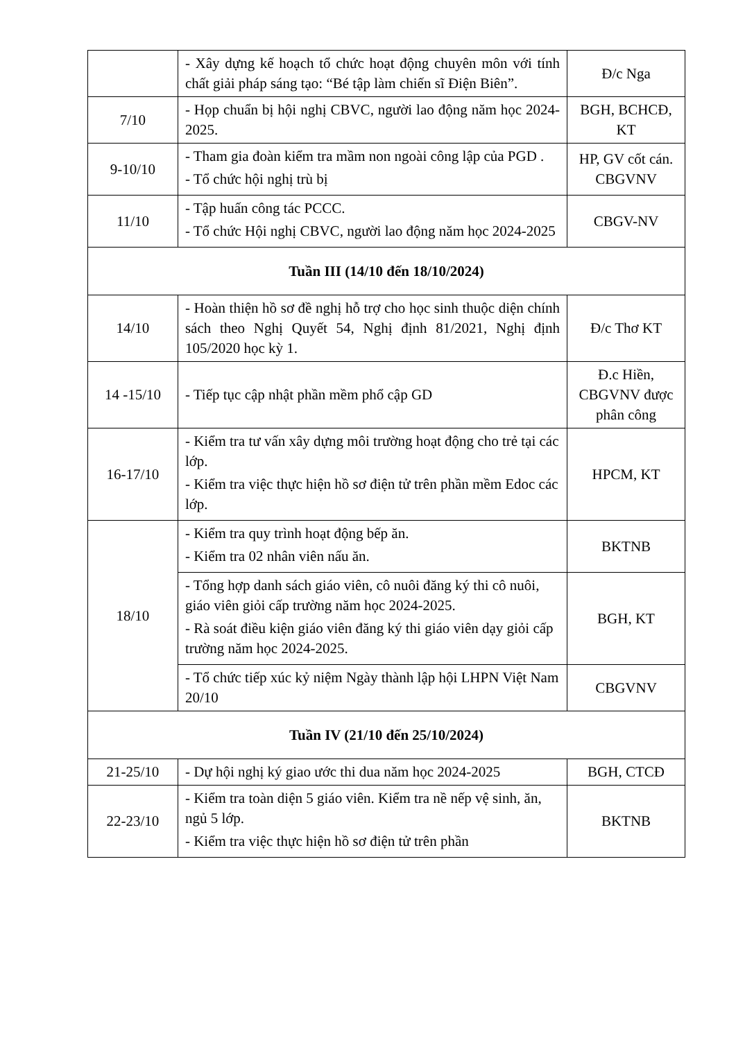| | - Xây dựng kế hoạch tổ chức hoạt động chuyên môn với tính chất giải pháp sáng tạo: “Bé tập làm chiến sĩ Điện Biên”. | Đ/c Nga |
| 7/10 | - Họp chuẩn bị hội nghị CBVC, người lao động năm học 2024-2025. | BGH, BCHCĐ, KT |
| 9-10/10 | - Tham gia đoàn kiểm tra mầm non ngoài công lập của PGD . - Tổ chức hội nghị trù bị | HP, GV cốt cán. CBGVNV |
| 11/10 | - Tập huấn công tác PCCC. - Tổ chức Hội nghị CBVC, người lao động năm học 2024-2025 | CBGV-NV |
| Tuần III (14/10 đến 18/10/2024) | | |
| 14/10 | - Hoàn thiện hồ sơ đề nghị hỗ trợ cho học sinh thuộc diện chính sách theo Nghị Quyết 54, Nghị định 81/2021, Nghị định 105/2020 học kỳ 1. | Đ/c Thơ KT |
| 14 -15/10 | - Tiếp tục cập nhật phần mềm phổ cập GD | Đ.c Hiền, CBGVNV được phân công |
| 16-17/10 | - Kiểm tra tư vấn xây dựng môi trường hoạt động cho trẻ tại các lớp. - Kiểm tra việc thực hiện hồ sơ điện tử trên phần mềm Edoc các lớp. | HPCM, KT |
| 18/10 | - Kiểm tra quy trình hoạt động bếp ăn. - Kiểm tra 02 nhân viên nấu ăn. | BKTNB |
| | - Tổng hợp danh sách giáo viên, cô nuôi đăng ký thi cô nuôi, giáo viên giỏi cấp trường năm học 2024-2025. - Rà soát điều kiện giáo viên đăng ký thi giáo viên dạy giỏi cấp trường năm học 2024-2025. | BGH, KT |
| | - Tổ chức tiếp xúc kỷ niệm Ngày thành lập hội LHPN Việt Nam 20/10 | CBGVNV |
| Tuần IV (21/10 đến 25/10/2024) | | |
| 21-25/10 | - Dự hội nghị ký giao ước thi dua năm học 2024-2025 | BGH, CTCĐ |
| 22-23/10 | - Kiểm tra toàn diện 5 giáo viên. Kiểm tra nề nếp vệ sinh, ăn, ngủ 5 lớp. - Kiểm tra việc thực hiện hồ sơ điện tử trên phần | BKTNB |